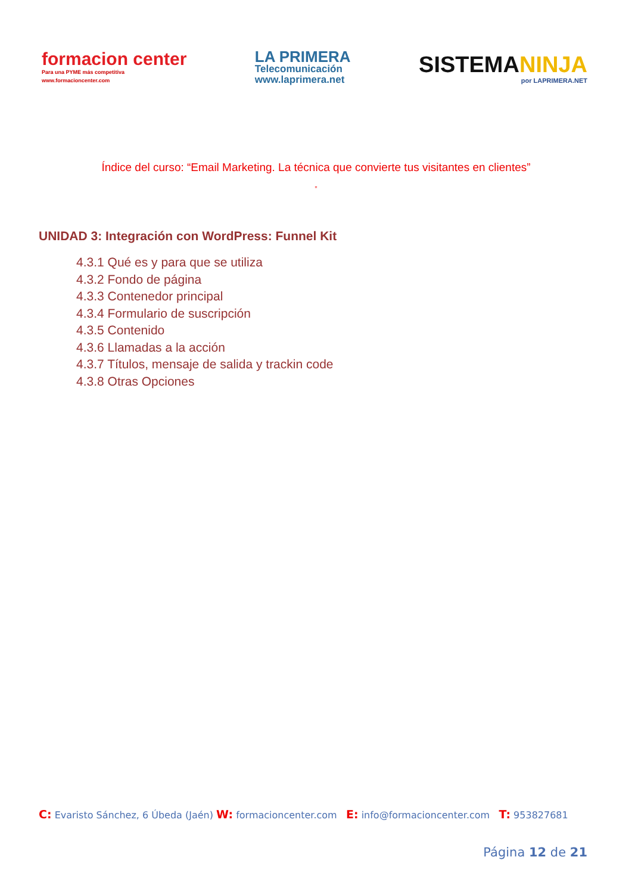formacion center
Para una PYME más competitiva
www.formacioncenter.com
LA PRIMERA
Telecomunicación
www.laprimera.net
SISTEMANINJA
por LAPRIMERA.NET
Índice del curso: “Email Marketing. La técnica que convierte tus visitantes en clientes”
”
UNIDAD 3: Integración con WordPress: Funnel Kit
4.3.1 Qué es y para que se utiliza
4.3.2 Fondo de página
4.3.3 Contenedor principal
4.3.4 Formulario de suscripción
4.3.5 Contenido
4.3.6 Llamadas a la acción
4.3.7 Títulos, mensaje de salida y trackin code
4.3.8 Otras Opciones
C: Evaristo Sánchez, 6 Úbeda (Jaén) W: formacioncenter.com E: info@formacioncenter.com T: 953827681
Página 12 de 21